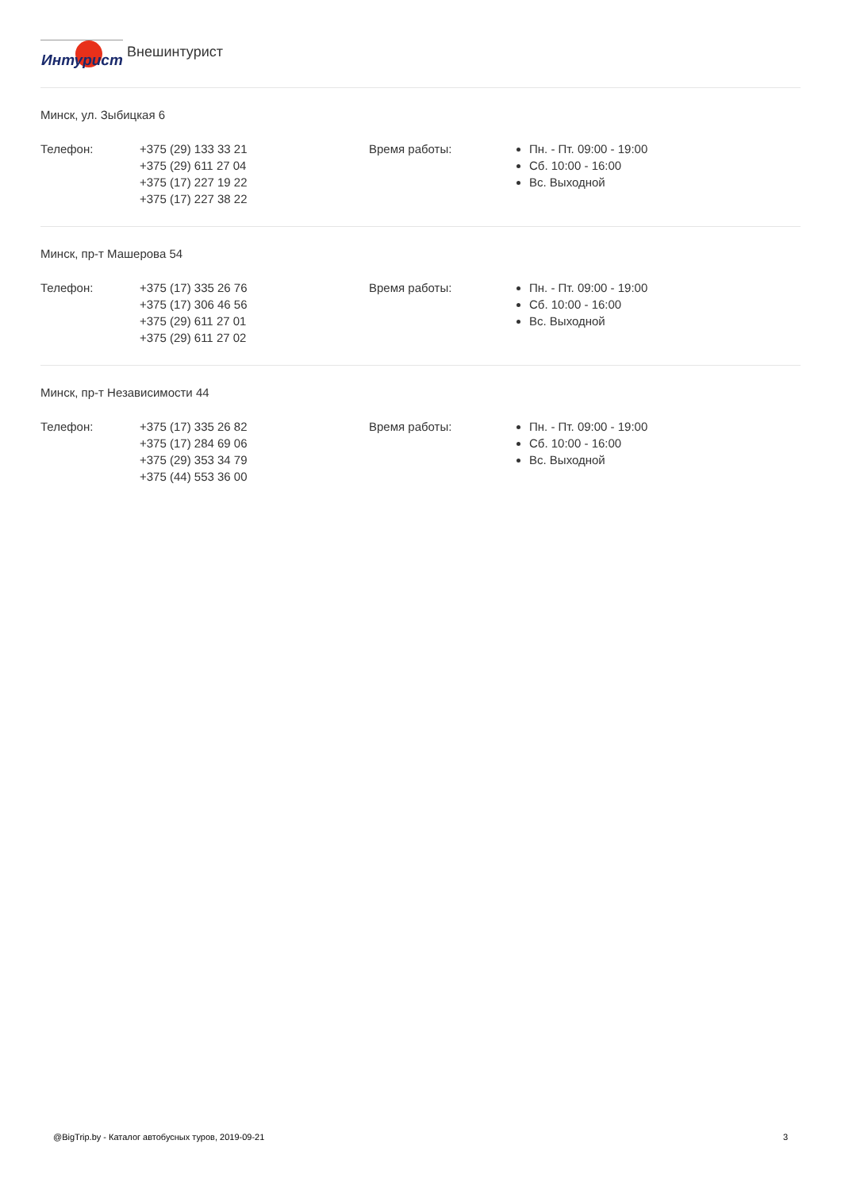Интурист
Внешинтурист
Минск, ул. Зыбицкая 6
Телефон: +375 (29) 133 33 21
+375 (29) 611 27 04
+375 (17) 227 19 22
+375 (17) 227 38 22
Время работы: Пн. - Пт. 09:00 - 19:00
Сб. 10:00 - 16:00
Вс. Выходной
Минск, пр-т Машерова 54
Телефон: +375 (17) 335 26 76
+375 (17) 306 46 56
+375 (29) 611 27 01
+375 (29) 611 27 02
Время работы: Пн. - Пт. 09:00 - 19:00
Сб. 10:00 - 16:00
Вс. Выходной
Минск, пр-т Независимости 44
Телефон: +375 (17) 335 26 82
+375 (17) 284 69 06
+375 (29) 353 34 79
+375 (44) 553 36 00
Время работы: Пн. - Пт. 09:00 - 19:00
Сб. 10:00 - 16:00
Вс. Выходной
@BigTrip.by - Каталог автобусных туров, 2019-09-21 3